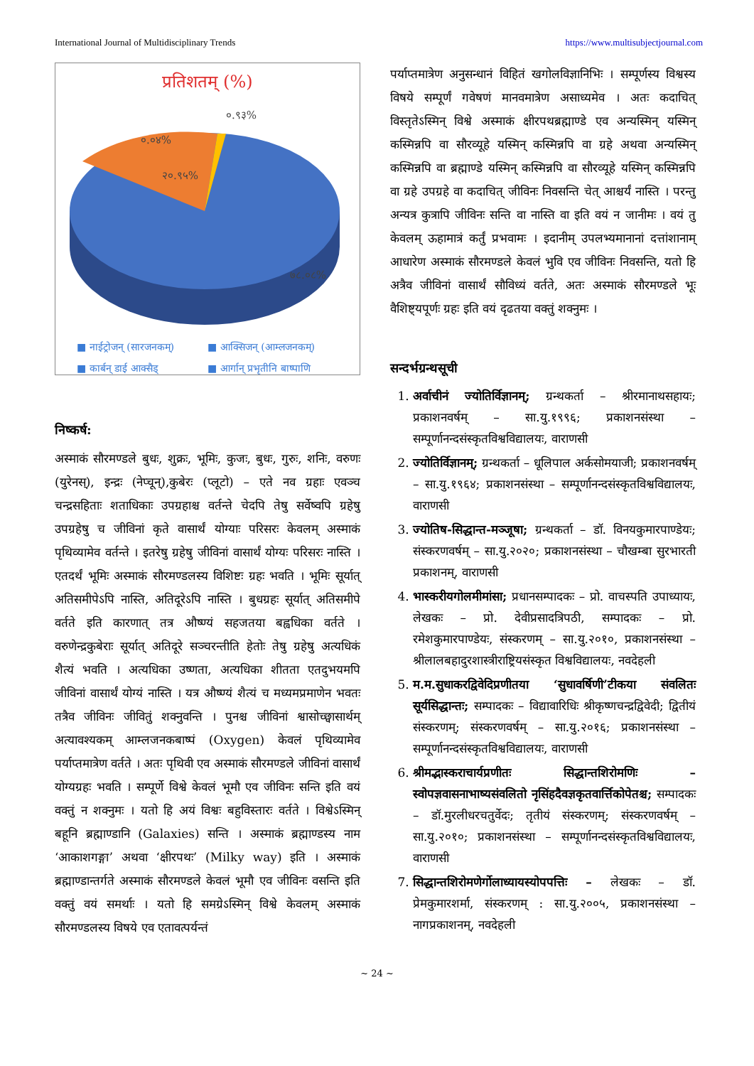International Journal of Multidisciplinary Trends https://www.multisubjectjournal.com
प्रतिशतम् (%)
०.०४%
०.९३%
२०.९५%
७८.०८%
■ नाईट्रोजन् (सारजनकम्) ■ आक्सिजन् (आम्लजनकम्) ■ कार्बन् डाई आक्सैड् ■ आर्गान् प्रभृतीनि बाष्पाणि
निष्कर्ष:
अस्माकं सौरमण्डले बुधः, शुक्रः, भूमिः, कुजः, बुधः, गुरुः, शनिः, वरुणः (युरेनस्), इन्द्रः (नेप्चून्),कुबेरः (प्लूटो) – एते नव ग्रहाः एवञ्च चन्द्रसहिताः शताधिकाः उपग्रहाश्च वर्तन्ते चेदपि तेषु सर्वेष्वपि ग्रहेषु उपग्रहेषु च जीविनां कृते वासार्थं योग्याः परिसरः केवलम् अस्माकं पृथिव्यामेव वर्तन्ते । इतरेषु ग्रहेषु जीविनां वासार्थं योग्यः परिसरः नास्ति । एतदर्थं भूमिः अस्माकं सौरमण्डलस्य विशिष्टः ग्रहः भवति । भूमिः सूर्यात् अतिसमीपेऽपि नास्ति, अतिदूरेऽपि नास्ति । बुधग्रहः सूर्यात् अतिसमीपे वर्तते इति कारणात् तत्र औष्ण्यं सहजतया बह्वधिका वर्तते । वरुणेन्द्रकुबेराः सूर्यात् अतिदूरे सञ्चरन्तीति हेतोः तेषु ग्रहेषु अत्यधिकं शैत्यं भवति । अत्यधिका उष्णता, अत्यधिका शीतता एतदुभयमपि जीविनां वासार्थं योग्यं नास्ति । यत्र औष्ण्यं शैत्यं च मध्यमप्रमाणेन भवतः तत्रैव जीविनः जीवितुं शक्नुवन्ति । पुनश्च जीविनां श्वासोच्छ्वासार्थम् अत्यावश्यकम् आम्लजनकबाष्पं (Oxygen) केवलं पृथिव्यामेव पर्याप्तमात्रेण वर्तते । अतः पृथिवी एव अस्माकं सौरमण्डले जीविनां वासार्थं योग्यग्रहः भवति । सम्पूर्णे विश्वे केवलं भूमौ एव जीविनः सन्ति इति वयं वक्तुं न शक्नुमः । यतो हि अयं विश्वः बहुविस्तारः वर्तते । विश्वेऽस्मिन् बहूनि ब्रह्माण्डानि (Galaxies) सन्ति । अस्माकं ब्रह्माण्डस्य नाम ‘आकाशगङ्गा’ अथवा ‘क्षीरपथः’ (Milky way) इति । अस्माकं ब्रह्माण्डान्तर्गते अस्माकं सौरमण्डले केवलं भूमौ एव जीविनः वसन्ति इति वक्तुं वयं समर्थाः । यतो हि समग्रेऽस्मिन् विश्वे केवलम् अस्माकं सौरमण्डलस्य विषये एव एतावत्पर्यन्तं
पर्याप्तमात्रेण अनुसन्धानं विहितं खगोलविज्ञानिभिः । सम्पूर्णस्य विश्वस्य विषये सम्पूर्णं गवेषणं मानवमात्रेण असाध्यमेव । अतः कदाचित् विस्तृतेऽस्मिन् विश्वे अस्माकं क्षीरपथब्रह्माण्डे एव अन्यस्मिन् यस्मिन् कस्मिन्नपि वा सौरव्यूहे यस्मिन् कस्मिन्नपि वा ग्रहे अथवा अन्यस्मिन् कस्मिन्नपि वा ब्रह्माण्डे यस्मिन् कस्मिन्नपि वा सौरव्यूहे यस्मिन् कस्मिन्नपि वा ग्रहे उपग्रहे वा कदाचित् जीविनः निवसन्ति चेत् आश्चर्यं नास्ति । परन्तु अन्यत्र कुत्रापि जीविनः सन्ति वा नास्ति वा इति वयं न जानीमः । वयं तु केवलम् ऊहामात्रं कर्तुं प्रभवामः । इदानीम् उपलभ्यमानानां दत्तांशानाम् आधारेण अस्माकं सौरमण्डले केवलं भुवि एव जीविनः निवसन्ति, यतो हि अत्रैव जीविनां वासार्थं सौविध्यं वर्तते, अतः अस्माकं सौरमण्डले भूः वैशिष्ट्यपूर्णः ग्रहः इति वयं दृढतया वक्तुं शक्नुमः ।
सन्दर्भग्रन्थसूची
1. अर्वाचीनं ज्योतिर्विज्ञानम्; ग्रन्थकर्ता – श्रीरमानाथसहायः; प्रकाशनवर्षम् – सा.यु.१९९६; प्रकाशनसंस्था – सम्पूर्णानन्दसंस्कृतविश्वविद्यालयः, वाराणसी
2. ज्योतिर्विज्ञानम्; ग्रन्थकर्ता – धूलिपाल अर्कसोमयाजी; प्रकाशनवर्षम् – सा.यु.१९६४; प्रकाशनसंस्था – सम्पूर्णानन्दसंस्कृतविश्वविद्यालयः, वाराणसी
3. ज्योतिष-सिद्धान्त-मञ्जूषा; ग्रन्थकर्ता – डॉ. विनयकुमारपाण्डेयः; संस्करणवर्षम् – सा.यु.२०२०; प्रकाशनसंस्था – चौखम्बा सुरभारती प्रकाशनम्, वाराणसी
4. भास्करीयगोलमीमांसा; प्रधानसम्पादकः – प्रो. वाचस्पति उपाध्यायः, लेखकः – प्रो. देवीप्रसादत्रिपठी, सम्पादकः – प्रो. रमेशकुमारपाण्डेयः, संस्करणम् – सा.यु.२०१०, प्रकाशनसंस्था – श्रीलालबहादुरशास्त्रीराष्ट्रियसंस्कृत विश्वविद्यालयः, नवदेहली
5. म.म.सुधाकरद्विवेदिप्रणीतया ‘सुधावर्षिणी’टीकया संवलितः सूर्यसिद्धान्तः; सम्पादकः – विद्यावारिधिः श्रीकृष्णचन्द्रद्विवेदी; द्वितीयं संस्करणम्; संस्करणवर्षम् – सा.यु.२०१६; प्रकाशनसंस्था – सम्पूर्णानन्दसंस्कृतविश्वविद्यालयः, वाराणसी
6. श्रीमद्भास्कराचार्यप्रणीतः सिद्धान्तशिरोमणिः – स्वोपज्ञवासनाभाष्यसंवलितो नृसिंहदैवज्ञकृतवार्त्तिकोपेतश्च; सम्पादकः – डॉ.मुरलीधरचतुर्वेदः; तृतीयं संस्करणम्; संस्करणवर्षम् – सा.यु.२०१०; प्रकाशनसंस्था – सम्पूर्णानन्दसंस्कृतविश्वविद्यालयः, वाराणसी
7. सिद्धान्तशिरोमणेर्गोलाध्यायस्योपपत्तिः – लेखकः – डॉ. प्रेमकुमारशर्मा, संस्करणम् : सा.यु.२००५, प्रकाशनसंस्था – नागप्रकाशनम्, नवदेहली
~ 24 ~